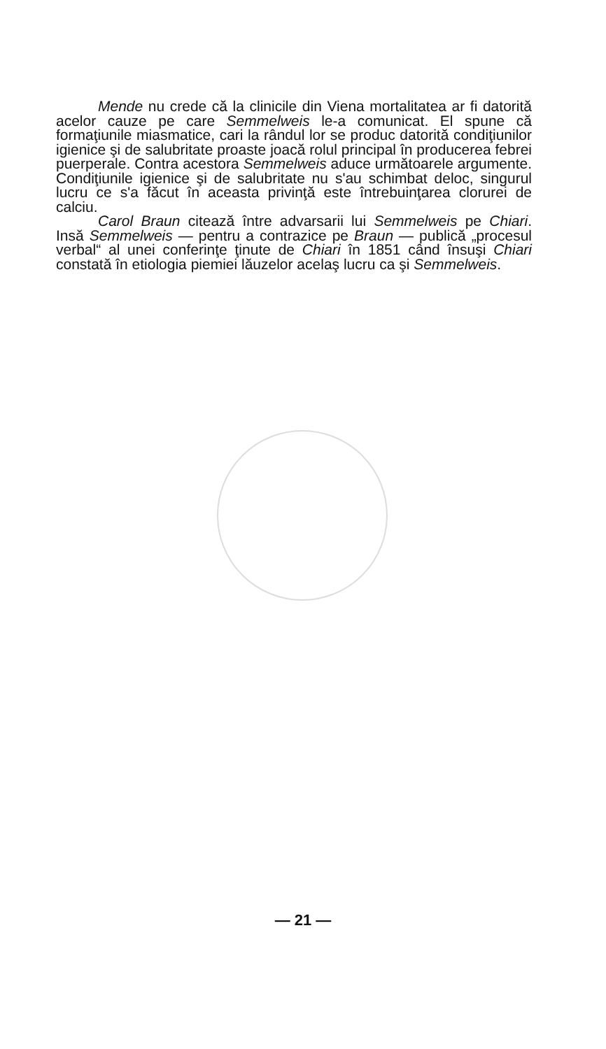Mende nu crede că la clinicile din Viena mortalitatea ar fi datorită acelor cauze pe care Semmelweis le-a comunicat. El spune că formaţiunile miasmatice, cari la rândul lor se produc datorită condiţiunilor igienice şi de salubritate proaste joacă rolul principal în producerea febrei puerperale. Contra acestora Semmelweis aduce următoarele argumente. Condiţiunile igienice şi de salubritate nu s'au schimbat deloc, singurul lucru ce s'a făcut în aceasta privinţă este întrebuinţarea clorurei de calciu.
Carol Braun citează între advarsarii lui Semmelweis pe Chiari. Insă Semmelweis — pentru a contrazice pe Braun — publică „procesul verbal“ al unei conferinţe ţinute de Chiari în 1851 când însuşi Chiari constată în etiologia piemiei lăuzelor acelaş lucru ca şi Semmelweis.
— 21 —